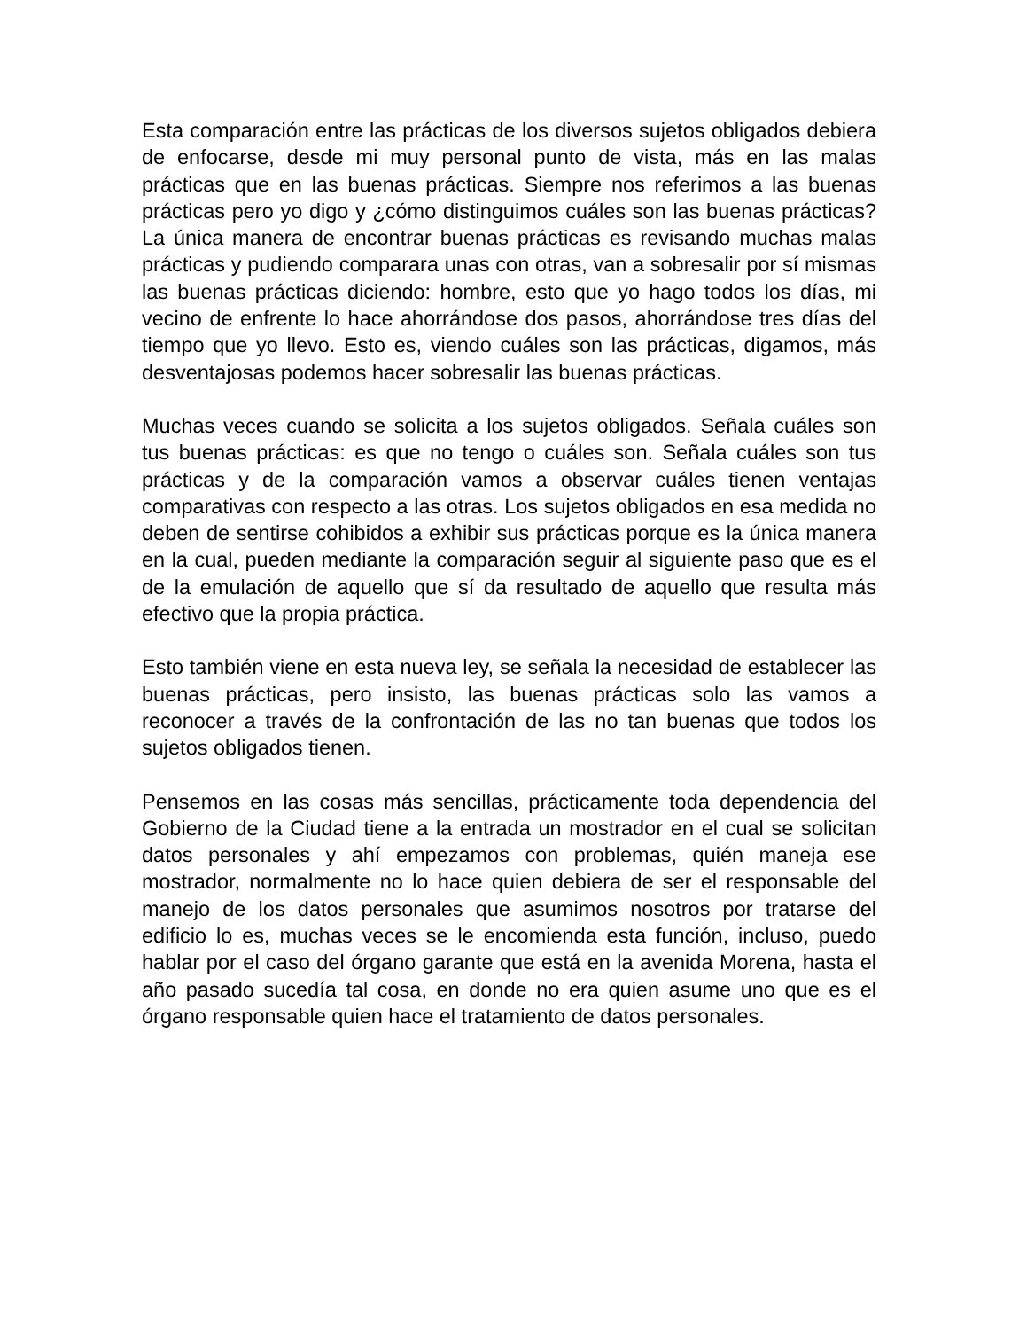Esta comparación entre las prácticas de los diversos sujetos obligados debiera de enfocarse, desde mi muy personal punto de vista, más en las malas prácticas que en las buenas prácticas. Siempre nos referimos a las buenas prácticas pero yo digo y ¿cómo distinguimos cuáles son las buenas prácticas? La única manera de encontrar buenas prácticas es revisando muchas malas prácticas y pudiendo comparara unas con otras, van a sobresalir por sí mismas las buenas prácticas diciendo: hombre, esto que yo hago todos los días, mi vecino de enfrente lo hace ahorrándose dos pasos, ahorrándose tres días del tiempo que yo llevo. Esto es, viendo cuáles son las prácticas, digamos, más desventajosas podemos hacer sobresalir las buenas prácticas.
Muchas veces cuando se solicita a los sujetos obligados. Señala cuáles son tus buenas prácticas: es que no tengo o cuáles son. Señala cuáles son tus prácticas y de la comparación vamos a observar cuáles tienen ventajas comparativas con respecto a las otras. Los sujetos obligados en esa medida no deben de sentirse cohibidos a exhibir sus prácticas porque es la única manera en la cual, pueden mediante la comparación seguir al siguiente paso que es el de la emulación de aquello que sí da resultado de aquello que resulta más efectivo que la propia práctica.
Esto también viene en esta nueva ley, se señala la necesidad de establecer las buenas prácticas, pero insisto, las buenas prácticas solo las vamos a reconocer a través de la confrontación de las no tan buenas que todos los sujetos obligados tienen.
Pensemos en las cosas más sencillas, prácticamente toda dependencia del Gobierno de la Ciudad tiene a la entrada un mostrador en el cual se solicitan datos personales y ahí empezamos con problemas, quién maneja ese mostrador, normalmente no lo hace quien debiera de ser el responsable del manejo de los datos personales que asumimos nosotros por tratarse del edificio lo es, muchas veces se le encomienda esta función, incluso, puedo hablar por el caso del órgano garante que está en la avenida Morena, hasta el año pasado sucedía tal cosa, en donde no era quien asume uno que es el órgano responsable quien hace el tratamiento de datos personales.